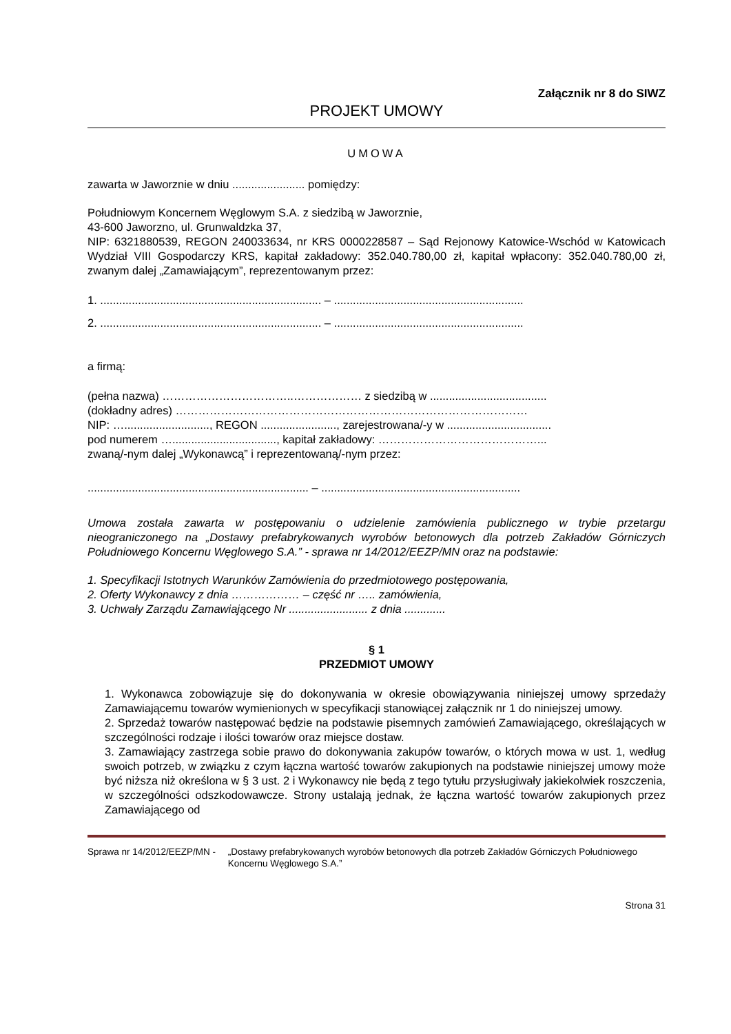Załącznik nr 8 do SIWZ
PROJEKT UMOWY
UMOWA
zawarta w Jaworznie w dniu ....................... pomiędzy:
Południowym Koncernem Węglowym S.A. z siedzibą w Jaworznie,
43-600 Jaworzno, ul. Grunwaldzka 37,
NIP: 6321880539, REGON 240033634, nr KRS 0000228587 – Sąd Rejonowy Katowice-Wschód w Katowicach Wydział VIII Gospodarczy KRS, kapitał zakładowy: 352.040.780,00 zł, kapitał wpłacony: 352.040.780,00 zł, zwanym dalej „Zamawiającym”, reprezentowanym przez:
1. ...................................................................... – ............................................................
2. ...................................................................... – ............................................................
a firmą:
(pełna nazwa) ……………………………..……………… z siedzibą w .....................................
(dokładny adres) …………………………………………………………………………………
NIP: …..........................., REGON ........................, zarejestrowana/-y w .................................
pod numerem …................................., kapitał zakładowy: ……………………………………...
zwaną/-nym dalej „Wykonawcą” i reprezentowaną/-nym przez:
...................................................................... – ...............................................................
Umowa została zawarta w postępowaniu o udzielenie zamówienia publicznego w trybie przetargu nieograniczonego na „Dostawy prefabrykowanych wyrobów betonowych dla potrzeb Zakładów Górniczych Południowego Koncernu Węglowego S.A.” - sprawa nr 14/2012/EEZP/MN oraz na podstawie:
1. Specyfikacji Istotnych Warunków Zamówienia do przedmiotowego postępowania,
2. Oferty Wykonawcy z dnia ……………… – część nr ….. zamówienia,
3. Uchwały Zarządu Zamawiającego Nr ......................... z dnia .............
§ 1
PRZEDMIOT UMOWY
1. Wykonawca zobowiązuje się do dokonywania w okresie obowiązywania niniejszej umowy sprzedaży Zamawiającemu towarów wymienionych w specyfikacji stanowiącej załącznik nr 1 do niniejszej umowy.
2. Sprzedaż towarów następować będzie na podstawie pisemnych zamówień Zamawiającego, określających w szczególności rodzaje i ilości towarów oraz miejsce dostaw.
3. Zamawiający zastrzega sobie prawo do dokonywania zakupów towarów, o których mowa w ust. 1, według swoich potrzeb, w związku z czym łączna wartość towarów zakupionych na podstawie niniejszej umowy może być niższa niż określona w § 3 ust. 2 i Wykonawcy nie będą z tego tytułu przysługiwały jakiekolwiek roszczenia, w szczególności odszkodowawcze. Strony ustalają jednak, że łączna wartość towarów zakupionych przez Zamawiającego od
Sprawa nr 14/2012/EEZP/MN - „Dostawy prefabrykowanych wyrobów betonowych dla potrzeb Zakładów Górniczych Południowego Koncernu Węglowego S.A.”
Strona 31